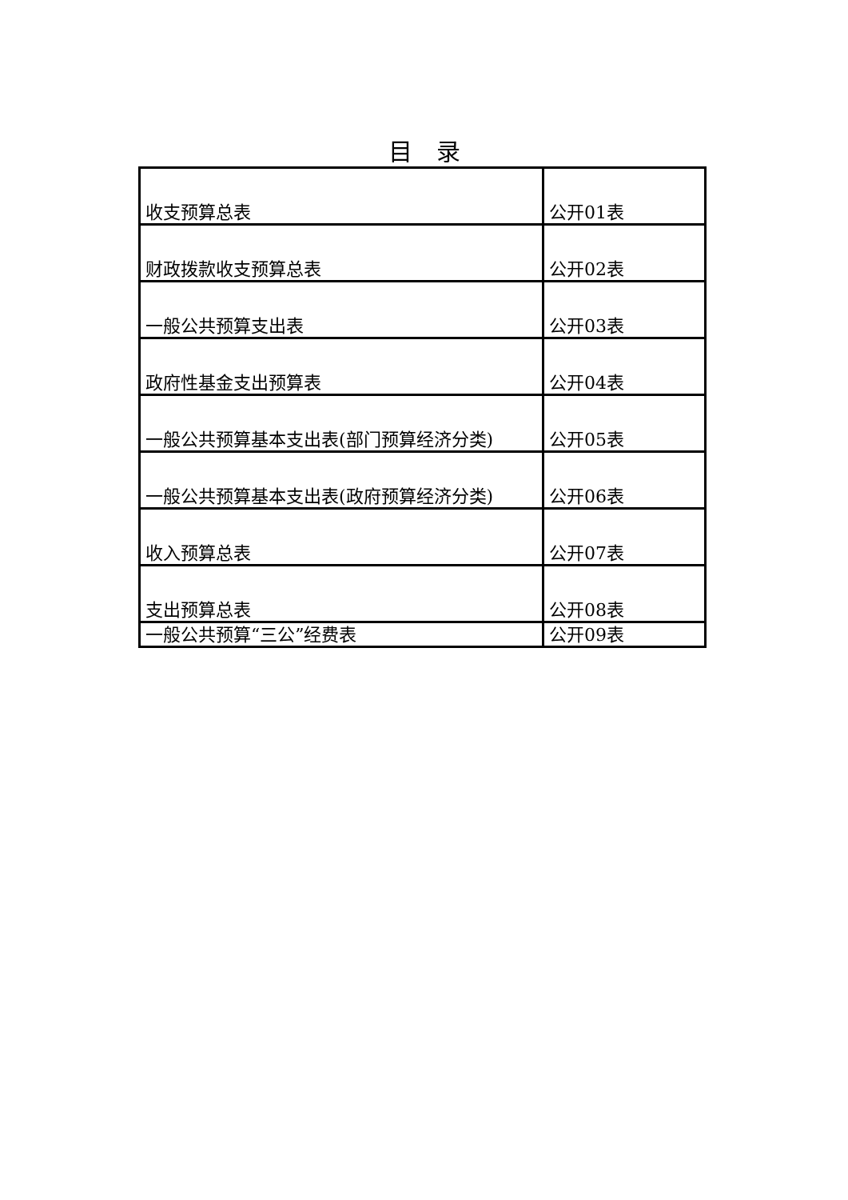目　录
| 收支预算总表 | 公开01表 |
| 财政拨款收支预算总表 | 公开02表 |
| 一般公共预算支出表 | 公开03表 |
| 政府性基金支出预算表 | 公开04表 |
| 一般公共预算基本支出表(部门预算经济分类) | 公开05表 |
| 一般公共预算基本支出表(政府预算经济分类) | 公开06表 |
| 收入预算总表 | 公开07表 |
| 支出预算总表 | 公开08表 |
| 一般公共预算“三公”经费表 | 公开09表 |